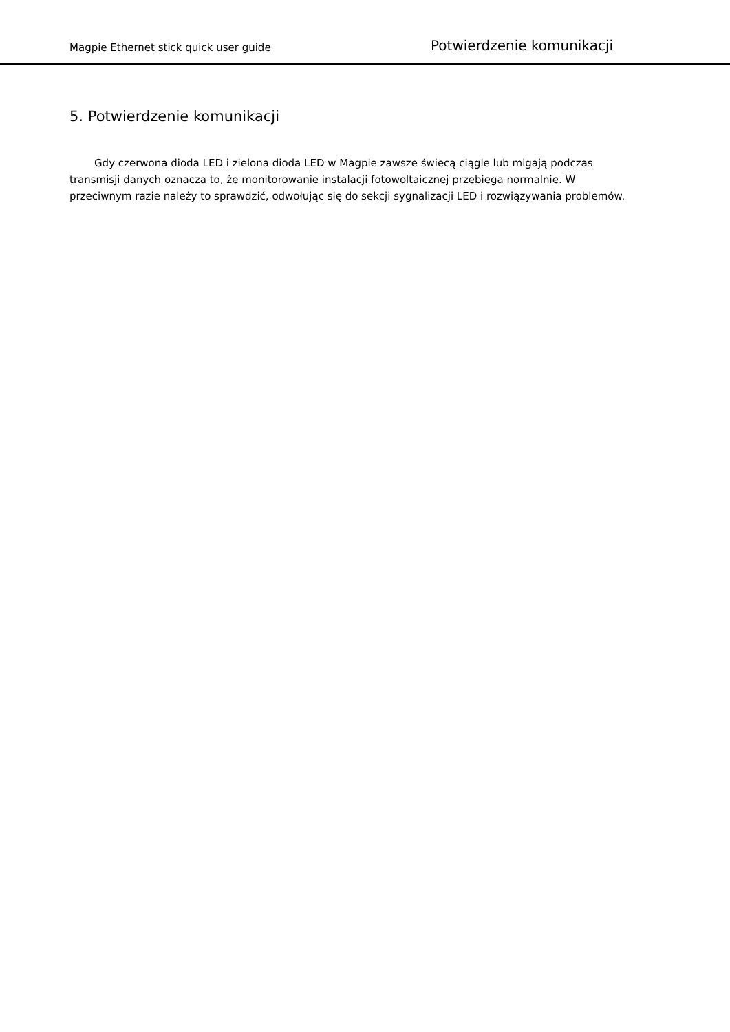Magpie Ethernet stick quick user guide Potwierdzenie komunikacji
5. Potwierdzenie komunikacji
Gdy czerwona dioda LED i zielona dioda LED w Magpie zawsze świecą ciągle lub migają podczas transmisji danych oznacza to, że monitorowanie instalacji fotowoltaicznej przebiega normalnie. W przeciwnym razie należy to sprawdzić, odwołując się do sekcji sygnalizacji LED i rozwiązywania problemów.